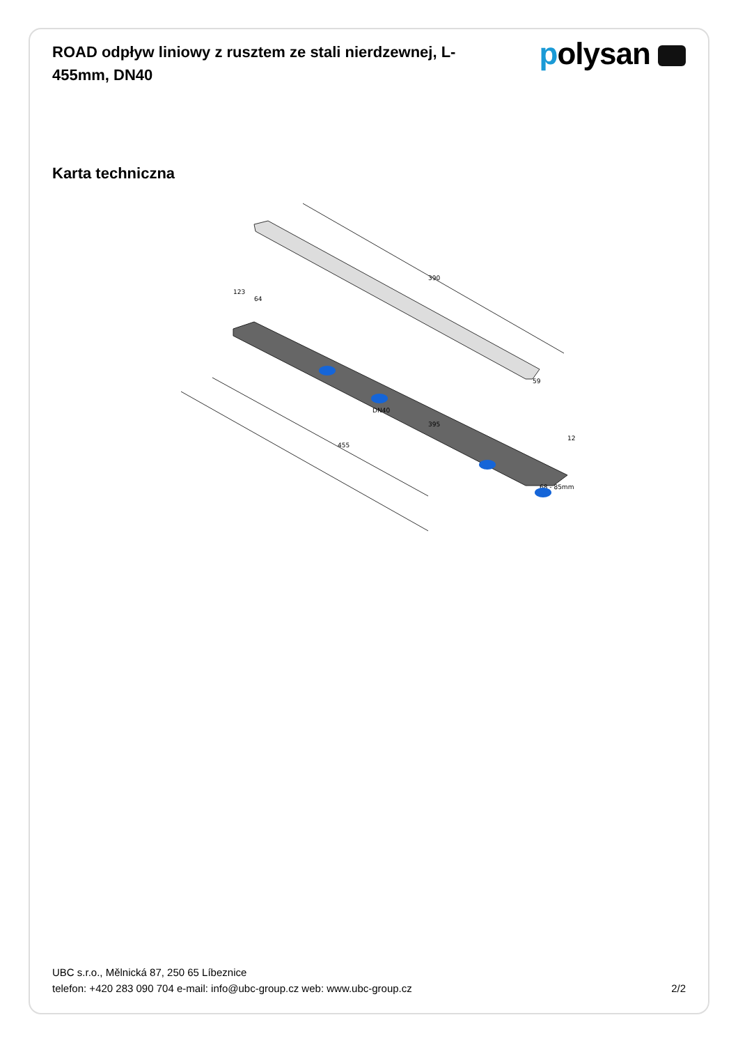ROAD odpływ liniowy z rusztem ze stali nierdzewnej, L-455mm, DN40
polysan
Karta techniczna
395
455
390
123
64
59
12
68 - 85mm
DN40
UBC s.r.o., Mělnická 87, 250 65 Líbeznice
telefon: +420 283 090 704 e-mail: info@ubc-group.cz web: www.ubc-group.cz 2/2